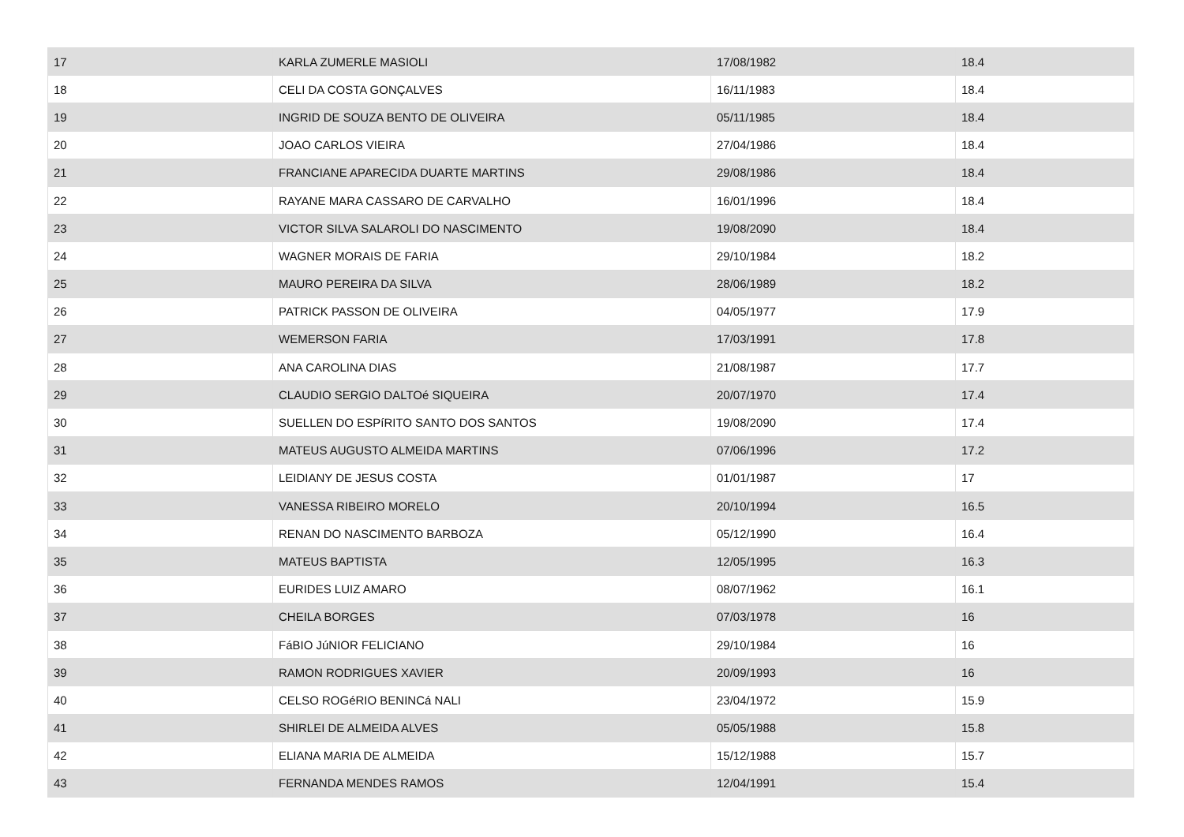| 17 | KARLA ZUMERLE MASIOLI | 17/08/1982 | 18.4 |
| 18 | CELI DA COSTA GONÇALVES | 16/11/1983 | 18.4 |
| 19 | INGRID DE SOUZA BENTO DE OLIVEIRA | 05/11/1985 | 18.4 |
| 20 | JOAO CARLOS VIEIRA | 27/04/1986 | 18.4 |
| 21 | FRANCIANE APARECIDA DUARTE MARTINS | 29/08/1986 | 18.4 |
| 22 | RAYANE MARA CASSARO DE CARVALHO | 16/01/1996 | 18.4 |
| 23 | VICTOR SILVA SALAROLI DO NASCIMENTO | 19/08/2090 | 18.4 |
| 24 | WAGNER MORAIS DE FARIA | 29/10/1984 | 18.2 |
| 25 | MAURO PEREIRA DA SILVA | 28/06/1989 | 18.2 |
| 26 | PATRICK PASSON DE OLIVEIRA | 04/05/1977 | 17.9 |
| 27 | WEMERSON FARIA | 17/03/1991 | 17.8 |
| 28 | ANA CAROLINA DIAS | 21/08/1987 | 17.7 |
| 29 | CLAUDIO SERGIO DALTOé SIQUEIRA | 20/07/1970 | 17.4 |
| 30 | SUELLEN DO ESPíRITO SANTO DOS SANTOS | 19/08/2090 | 17.4 |
| 31 | MATEUS AUGUSTO ALMEIDA MARTINS | 07/06/1996 | 17.2 |
| 32 | LEIDIANY DE JESUS COSTA | 01/01/1987 | 17 |
| 33 | VANESSA RIBEIRO MORELO | 20/10/1994 | 16.5 |
| 34 | RENAN DO NASCIMENTO BARBOZA | 05/12/1990 | 16.4 |
| 35 | MATEUS BAPTISTA | 12/05/1995 | 16.3 |
| 36 | EURIDES LUIZ AMARO | 08/07/1962 | 16.1 |
| 37 | CHEILA BORGES | 07/03/1978 | 16 |
| 38 | FáBIO JúNIOR FELICIANO | 29/10/1984 | 16 |
| 39 | RAMON RODRIGUES XAVIER | 20/09/1993 | 16 |
| 40 | CELSO ROGéRIO BENINCá NALI | 23/04/1972 | 15.9 |
| 41 | SHIRLEI DE ALMEIDA ALVES | 05/05/1988 | 15.8 |
| 42 | ELIANA MARIA DE ALMEIDA | 15/12/1988 | 15.7 |
| 43 | FERNANDA MENDES RAMOS | 12/04/1991 | 15.4 |